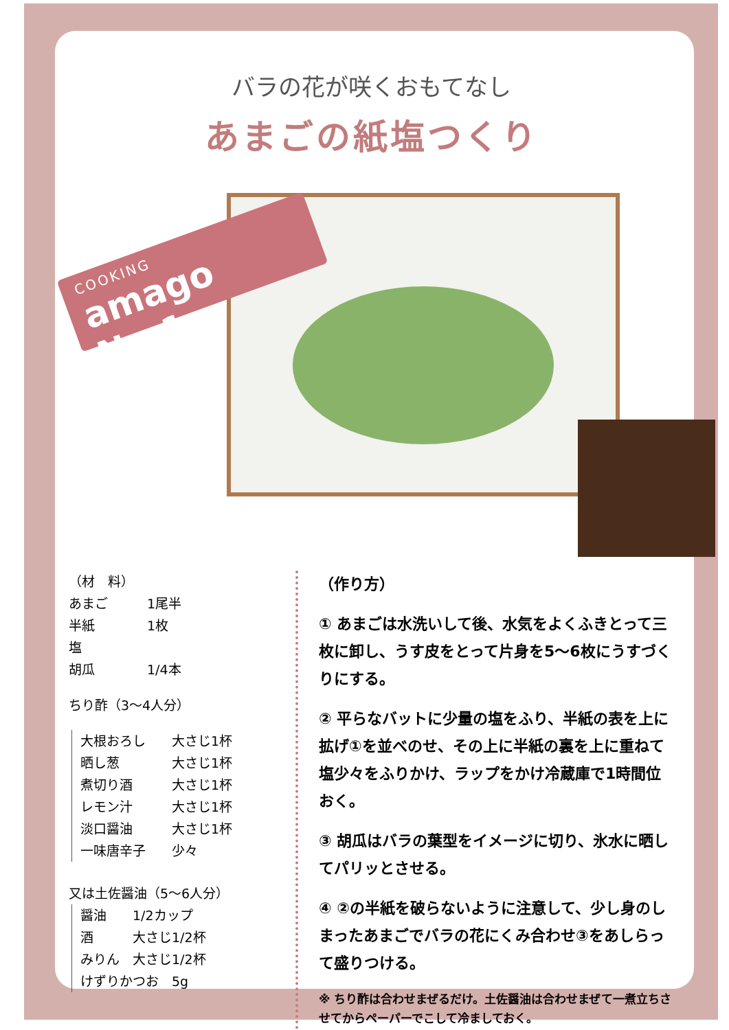バラの花が咲くおもてなし
あまごの紙塩つくり
COOKING
amago No.1
（材　料）
あまご　　　1尾半
半紙　　　　1枚
塩
胡瓜　　　　1/4本
ちり酢（3～4人分）
大根おろし　　大さじ1杯
晒し葱　　　　大さじ1杯
煮切り酒　　　大さじ1杯
レモン汁　　　大さじ1杯
淡口醤油　　　大さじ1杯
一味唐辛子　　少々
又は土佐醤油（5～6人分）
醤油　　1/2カップ
酒　　　大さじ1/2杯
みりん　大さじ1/2杯
けずりかつお　5g
（作り方）
① あまごは水洗いして後、水気をよくふきとって三枚に卸し、うす皮をとって片身を5～6枚にうすづくりにする。
② 平らなバットに少量の塩をふり、半紙の表を上に拡げ①を並べのせ、その上に半紙の裏を上に重ねて塩少々をふりかけ、ラップをかけ冷蔵庫で1時間位おく。
③ 胡瓜はバラの葉型をイメージに切り、氷水に晒してパリッとさせる。
④ ②の半紙を破らないように注意して、少し身のしまったあまごでバラの花にくみ合わせ③をあしらって盛りつける。
※ ちり酢は合わせまぜるだけ。土佐醤油は合わせまぜて一煮立ちさせてからペーパーでこして冷ましておく。